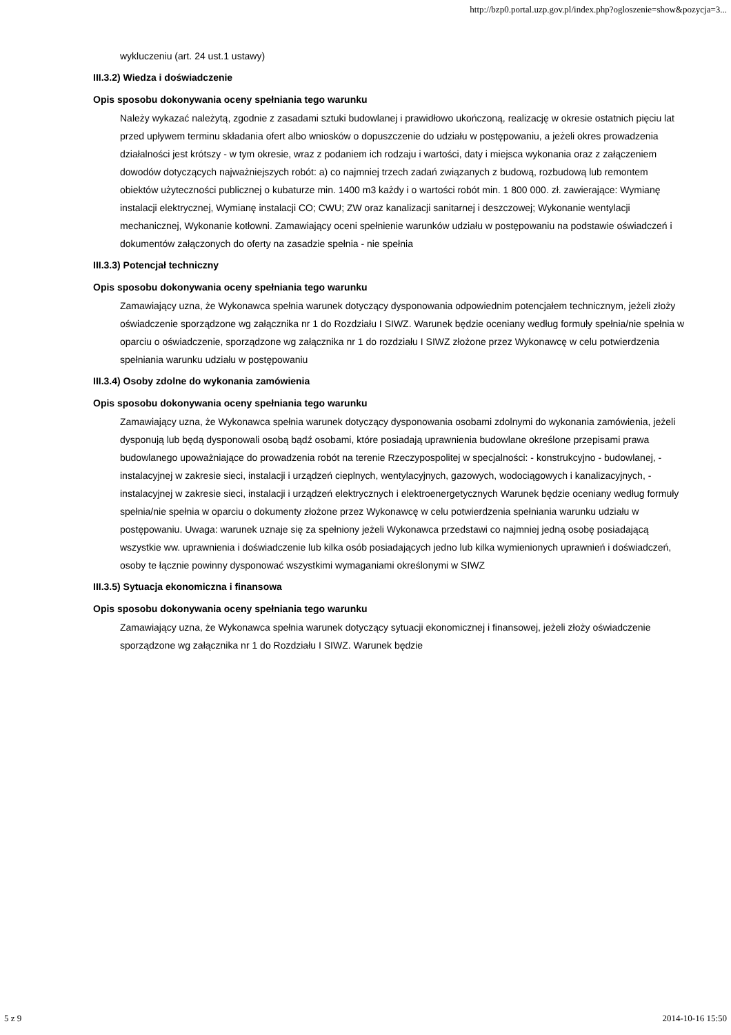http://bzp0.portal.uzp.gov.pl/index.php?ogloszenie=show&pozycja=3...
wykluczeniu (art. 24 ust.1 ustawy)
III.3.2) Wiedza i doświadczenie
Opis sposobu dokonywania oceny spełniania tego warunku
Należy wykazać należytą, zgodnie z zasadami sztuki budowlanej i prawidłowo ukończoną, realizację w okresie ostatnich pięciu lat przed upływem terminu składania ofert albo wniosków o dopuszczenie do udziału w postępowaniu, a jeżeli okres prowadzenia działalności jest krótszy - w tym okresie, wraz z podaniem ich rodzaju i wartości, daty i miejsca wykonania oraz z załączeniem dowodów dotyczących najważniejszych robót: a) co najmniej trzech zadań związanych z budową, rozbudową lub remontem obiektów użyteczności publicznej o kubaturze min. 1400 m3 każdy i o wartości robót min. 1 800 000. zł. zawierające: Wymianę instalacji elektrycznej, Wymianę instalacji CO; CWU; ZW oraz kanalizacji sanitarnej i deszczowej; Wykonanie wentylacji mechanicznej, Wykonanie kotłowni. Zamawiający oceni spełnienie warunków udziału w postępowaniu na podstawie oświadczeń i dokumentów załączonych do oferty na zasadzie spełnia - nie spełnia
III.3.3) Potencjał techniczny
Opis sposobu dokonywania oceny spełniania tego warunku
Zamawiający uzna, że Wykonawca spełnia warunek dotyczący dysponowania odpowiednim potencjałem technicznym, jeżeli złoży oświadczenie sporządzone wg załącznika nr 1 do Rozdziału I SIWZ. Warunek będzie oceniany według formuły spełnia/nie spełnia w oparciu o oświadczenie, sporządzone wg załącznika nr 1 do rozdziału I SIWZ złożone przez Wykonawcę w celu potwierdzenia spełniania warunku udziału w postępowaniu
III.3.4) Osoby zdolne do wykonania zamówienia
Opis sposobu dokonywania oceny spełniania tego warunku
Zamawiający uzna, że Wykonawca spełnia warunek dotyczący dysponowania osobami zdolnymi do wykonania zamówienia, jeżeli dysponują lub będą dysponowali osobą bądź osobami, które posiadają uprawnienia budowlane określone przepisami prawa budowlanego upoważniające do prowadzenia robót na terenie Rzeczypospolitej w specjalności: - konstrukcyjno - budowlanej, - instalacyjnej w zakresie sieci, instalacji i urządzeń cieplnych, wentylacyjnych, gazowych, wodociągowych i kanalizacyjnych, - instalacyjnej w zakresie sieci, instalacji i urządzeń elektrycznych i elektroenergetycznych Warunek będzie oceniany według formuły spełnia/nie spełnia w oparciu o dokumenty złożone przez Wykonawcę w celu potwierdzenia spełniania warunku udziału w postępowaniu. Uwaga: warunek uznaje się za spełniony jeżeli Wykonawca przedstawi co najmniej jedną osobę posiadającą wszystkie ww. uprawnienia i doświadczenie lub kilka osób posiadających jedno lub kilka wymienionych uprawnień i doświadczeń, osoby te łącznie powinny dysponować wszystkimi wymaganiami określonymi w SIWZ
III.3.5) Sytuacja ekonomiczna i finansowa
Opis sposobu dokonywania oceny spełniania tego warunku
Zamawiający uzna, że Wykonawca spełnia warunek dotyczący sytuacji ekonomicznej i finansowej, jeżeli złoży oświadczenie sporządzone wg załącznika nr 1 do Rozdziału I SIWZ. Warunek będzie
5 z 9 2014-10-16 15:50